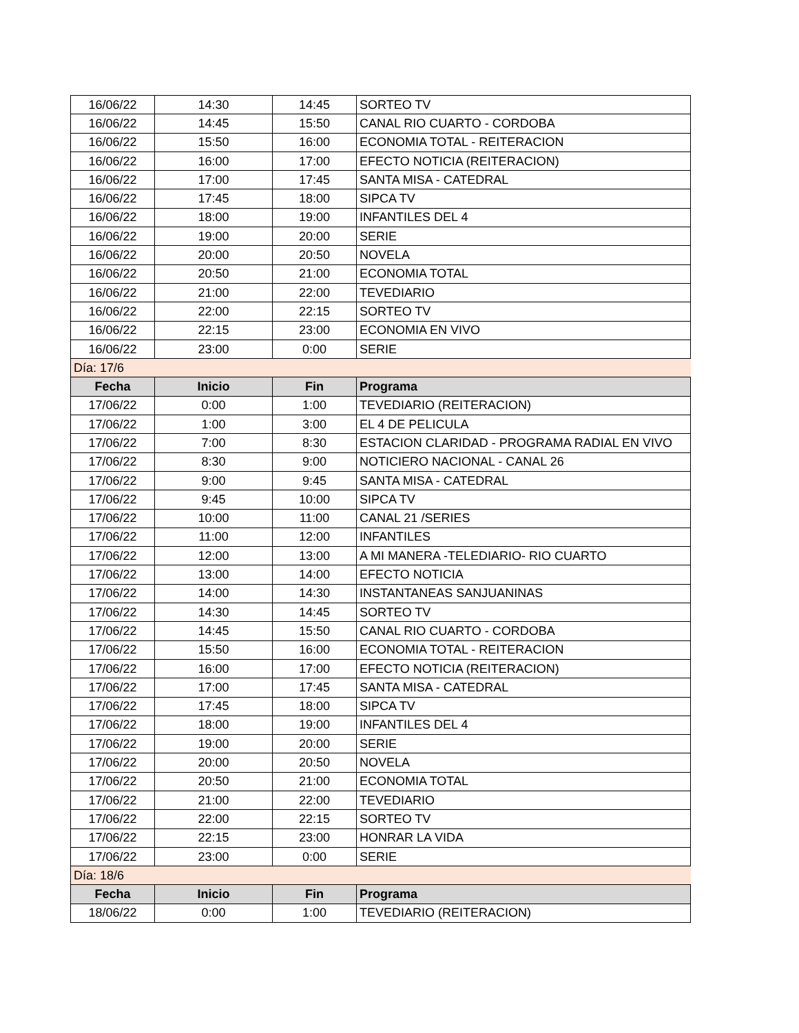| 16/06/22 | 14:30 | 14:45 | SORTEO TV |
| 16/06/22 | 14:45 | 15:50 | CANAL RIO CUARTO - CORDOBA |
| 16/06/22 | 15:50 | 16:00 | ECONOMIA TOTAL - REITERACION |
| 16/06/22 | 16:00 | 17:00 | EFECTO NOTICIA (REITERACION) |
| 16/06/22 | 17:00 | 17:45 | SANTA MISA - CATEDRAL |
| 16/06/22 | 17:45 | 18:00 | SIPCA TV |
| 16/06/22 | 18:00 | 19:00 | INFANTILES DEL 4 |
| 16/06/22 | 19:00 | 20:00 | SERIE |
| 16/06/22 | 20:00 | 20:50 | NOVELA |
| 16/06/22 | 20:50 | 21:00 | ECONOMIA TOTAL |
| 16/06/22 | 21:00 | 22:00 | TEVEDIARIO |
| 16/06/22 | 22:00 | 22:15 | SORTEO TV |
| 16/06/22 | 22:15 | 23:00 | ECONOMIA EN VIVO |
| 16/06/22 | 23:00 | 0:00 | SERIE |
| Día: 17/6 | | | |
| Fecha | Inicio | Fin | Programa |
| 17/06/22 | 0:00 | 1:00 | TEVEDIARIO (REITERACION) |
| 17/06/22 | 1:00 | 3:00 | EL 4 DE PELICULA |
| 17/06/22 | 7:00 | 8:30 | ESTACION CLARIDAD - PROGRAMA RADIAL EN VIVO |
| 17/06/22 | 8:30 | 9:00 | NOTICIERO NACIONAL - CANAL 26 |
| 17/06/22 | 9:00 | 9:45 | SANTA MISA - CATEDRAL |
| 17/06/22 | 9:45 | 10:00 | SIPCA TV |
| 17/06/22 | 10:00 | 11:00 | CANAL 21 /SERIES |
| 17/06/22 | 11:00 | 12:00 | INFANTILES |
| 17/06/22 | 12:00 | 13:00 | A MI MANERA -TELEDIARIO- RIO CUARTO |
| 17/06/22 | 13:00 | 14:00 | EFECTO NOTICIA |
| 17/06/22 | 14:00 | 14:30 | INSTANTANEAS SANJUANINAS |
| 17/06/22 | 14:30 | 14:45 | SORTEO TV |
| 17/06/22 | 14:45 | 15:50 | CANAL RIO CUARTO - CORDOBA |
| 17/06/22 | 15:50 | 16:00 | ECONOMIA TOTAL - REITERACION |
| 17/06/22 | 16:00 | 17:00 | EFECTO NOTICIA (REITERACION) |
| 17/06/22 | 17:00 | 17:45 | SANTA MISA - CATEDRAL |
| 17/06/22 | 17:45 | 18:00 | SIPCA TV |
| 17/06/22 | 18:00 | 19:00 | INFANTILES DEL 4 |
| 17/06/22 | 19:00 | 20:00 | SERIE |
| 17/06/22 | 20:00 | 20:50 | NOVELA |
| 17/06/22 | 20:50 | 21:00 | ECONOMIA TOTAL |
| 17/06/22 | 21:00 | 22:00 | TEVEDIARIO |
| 17/06/22 | 22:00 | 22:15 | SORTEO TV |
| 17/06/22 | 22:15 | 23:00 | HONRAR LA VIDA |
| 17/06/22 | 23:00 | 0:00 | SERIE |
| Día: 18/6 | | | |
| Fecha | Inicio | Fin | Programa |
| 18/06/22 | 0:00 | 1:00 | TEVEDIARIO (REITERACION) |